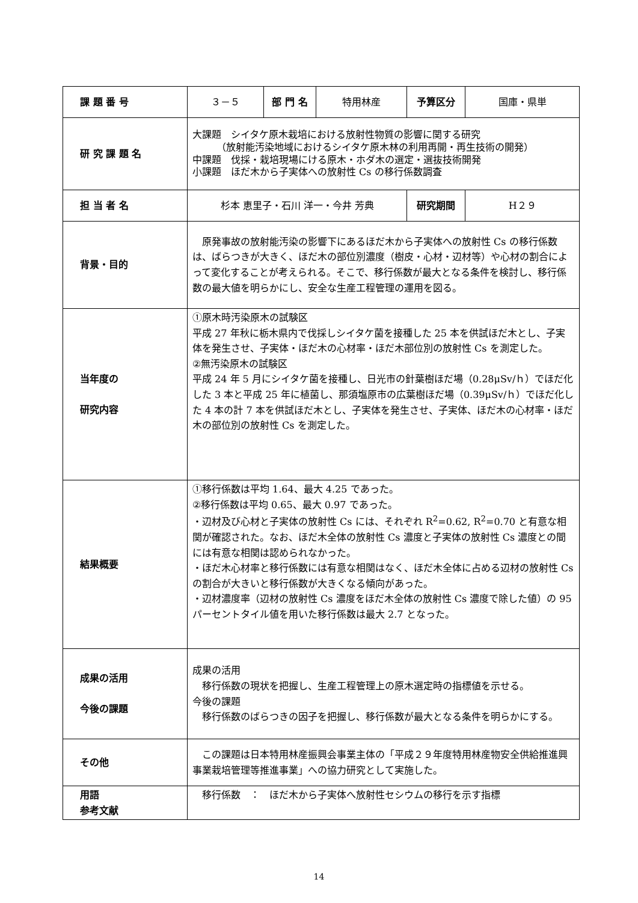| 課 題 番 号 | ３－５ | 部 門 名 | 特用林産 | 予算区分 | 国庫・県単 |
| 研 究 課 題 名 | 大課題 シイタケ原木栽培における放射性物質の影響に関する研究 （放射能汚染地域におけるシイタケ原木林の利用再開・再生技術の開発） 中課題 伐採・栽培現場にける原木・ホダ木の選定・選抜技術開発 小課題 ほだ木から子実体への放射性 Cs の移行係数調査 | | | | |
| 担 当 者 名 | 杉本 恵里子・石川 洋一・今井 芳典 | | | 研究期間 | H２９ |
| 背景・目的 | 原発事故の放射能汚染の影響下にあるほだ木から子実体への放射性 Cs の移行係数は、ばらつきが大きく、ほだ木の部位別濃度（樹皮・心材・辺材等）や心材の割合によって変化することが考えられる。そこで、移行係数が最大となる条件を検討し、移行係数の最大値を明らかにし、安全な生産工程管理の運用を図る。 | | | | |
| 当年度の 研究内容 | ①原木時汚染原木の試験区 平成 27 年秋に栃木県内で伐採しシイタケ菌を接種した 25 本を供試ほだ木とし、子実体を発生させ、子実体・ほだ木の心材率・ほだ木部位別の放射性 Cs を測定した。 ②無汚染原木の試験区 平成 24 年 5 月にシイタケ菌を接種し、日光市の針葉樹ほだ場（0.28μSv/ｈ）でほだ化した 3 本と平成 25 年に植菌し、那須塩原市の広葉樹ほだ場（0.39μSv/ｈ）でほだ化した 4 本の計 7 本を供試ほだ木とし、子実体を発生させ、子実体、ほだ木の心材率・ほだ木の部位別の放射性 Cs を測定した。 | | | | |
| 結果概要 | ①移行係数は平均 1.64、最大 4.25 であった。 ②移行係数は平均 0.65、最大 0.97 であった。 ・辺材及び心材と子実体の放射性 Cs には、それぞれ R<sup>2</sup>=0.62, R<sup>2</sup>=0.70 と有意な相関が確認された。なお、ほだ木全体の放射性 Cs 濃度と子実体の放射性 Cs 濃度との間には有意な相関は認められなかった。 ・ほだ木心材率と移行係数には有意な相関はなく、ほだ木全体に占める辺材の放射性 Cs の割合が大きいと移行係数が大きくなる傾向があった。 ・辺材濃度率（辺材の放射性 Cs 濃度をほだ木全体の放射性 Cs 濃度で除した値）の 95 パーセントタイル値を用いた移行係数は最大 2.7 となった。 | | | | |
| 成果の活用 今後の課題 | 成果の活用 移行係数の現状を把握し、生産工程管理上の原木選定時の指標値を示せる。 今後の課題 移行係数のばらつきの因子を把握し、移行係数が最大となる条件を明らかにする。 | | | | |
| その他 | この課題は日本特用林産振興会事業主体の「平成２９年度特用林産物安全供給推進興事業栽培管理等推進事業」への協力研究として実施した。 | | | | |
| 用語 参考文献 | 移行係数 ： ほだ木から子実体へ放射性セシウムの移行を示す指標 | | | | |
14